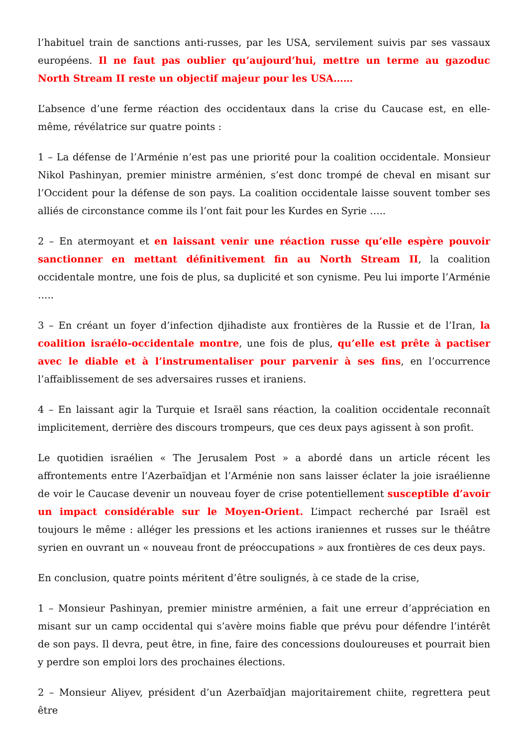l’habituel train de sanctions anti-russes, par les USA, servilement suivis par ses vassaux européens. Il ne faut pas oublier qu’aujourd’hui, mettre un terme au gazoduc North Stream II reste un objectif majeur pour les USA……
L’absence d’une ferme réaction des occidentaux dans la crise du Caucase est, en elle-même, révélatrice sur quatre points :
1 – La défense de l’Arménie n’est pas une priorité pour la coalition occidentale. Monsieur Nikol Pashinyan, premier ministre arménien, s’est donc trompé de cheval en misant sur l’Occident pour la défense de son pays. La coalition occidentale laisse souvent tomber ses alliés de circonstance comme ils l’ont fait pour les Kurdes en Syrie …..
2 – En atermoyant et en laissant venir une réaction russe qu’elle espère pouvoir sanctionner en mettant définitivement fin au North Stream II, la coalition occidentale montre, une fois de plus, sa duplicité et son cynisme. Peu lui importe l’Arménie …..
3 – En créant un foyer d’infection djihadiste aux frontières de la Russie et de l’Iran, la coalition israélo-occidentale montre, une fois de plus, qu’elle est prête à pactiser avec le diable et à l’instrumentaliser pour parvenir à ses fins, en l’occurrence l’affaiblissement de ses adversaires russes et iraniens.
4 – En laissant agir la Turquie et Israël sans réaction, la coalition occidentale reconnaît implicitement, derrière des discours trompeurs, que ces deux pays agissent à son profit.
Le quotidien israélien « The Jerusalem Post » a abordé dans un article récent les affrontements entre l’Azerbaïdjan et l’Arménie non sans laisser éclater la joie israélienne de voir le Caucase devenir un nouveau foyer de crise potentiellement susceptible d’avoir un impact considérable sur le Moyen-Orient. L’impact recherché par Israël est toujours le même : alléger les pressions et les actions iraniennes et russes sur le théâtre syrien en ouvrant un « nouveau front de préoccupations » aux frontières de ces deux pays.
En conclusion, quatre points méritent d’être soulignés, à ce stade de la crise,
1 – Monsieur Pashinyan, premier ministre arménien, a fait une erreur d’appréciation en misant sur un camp occidental qui s’avère moins fiable que prévu pour défendre l’intérêt de son pays. Il devra, peut être, in fine, faire des concessions douloureuses et pourrait bien y perdre son emploi lors des prochaines élections.
2 – Monsieur Aliyev, président d’un Azerbaïdjan majoritairement chiite, regrettera peut être